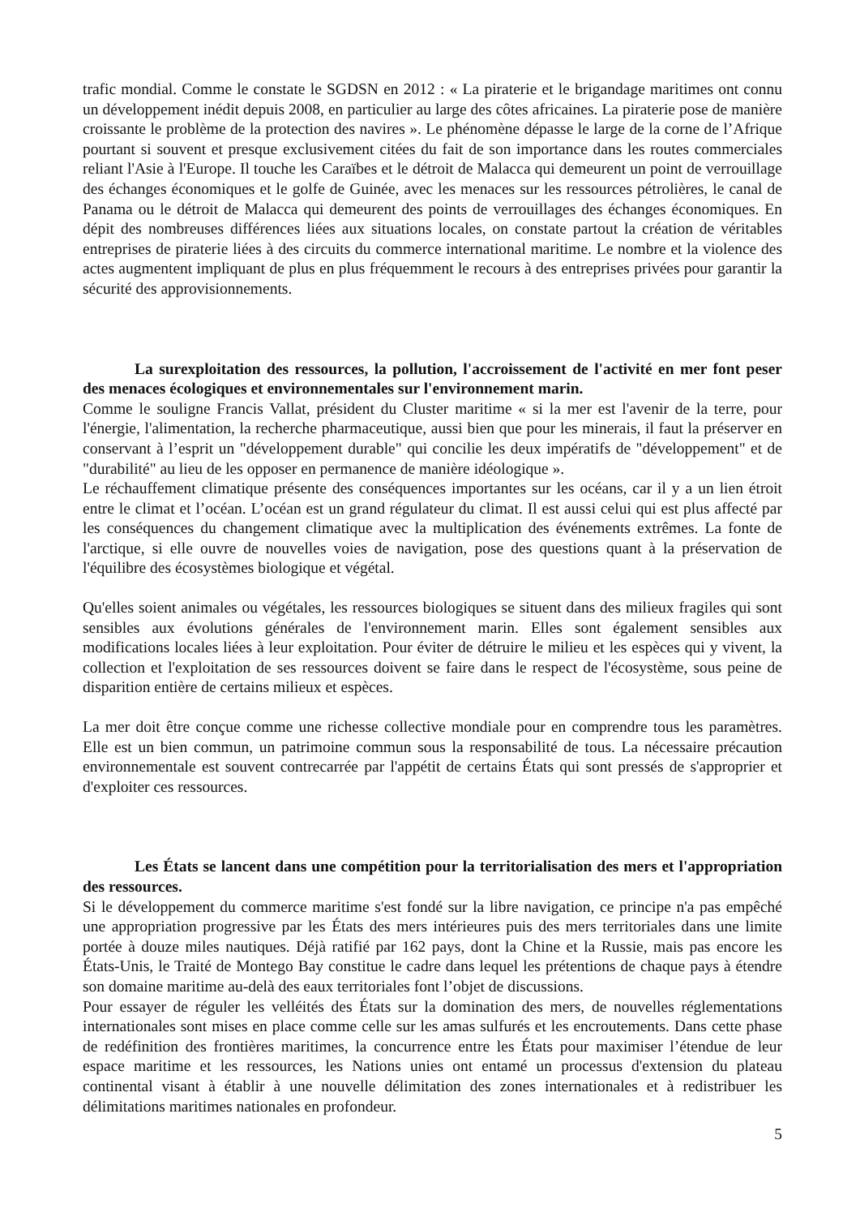trafic mondial. Comme le constate le SGDSN en 2012 : « La piraterie et le brigandage maritimes ont connu un développement inédit depuis 2008, en particulier au large des côtes africaines. La piraterie pose de manière croissante le problème de la protection des navires ». Le phénomène dépasse le large de la corne de l’Afrique pourtant si souvent et presque exclusivement citées du fait de son importance dans les routes commerciales reliant l'Asie à l'Europe. Il touche les Caraïbes et le détroit de Malacca qui demeurent un point de verrouillage des échanges économiques et le golfe de Guinée, avec les menaces sur les ressources pétrolières, le canal de Panama ou le détroit de Malacca qui demeurent des points de verrouillages des échanges économiques. En dépit des nombreuses différences liées aux situations locales, on constate partout la création de véritables entreprises de piraterie liées à des circuits du commerce international maritime. Le nombre et la violence des actes augmentent impliquant de plus en plus fréquemment le recours à des entreprises privées pour garantir la sécurité des approvisionnements.
La surexploitation des ressources, la pollution, l'accroissement de l'activité en mer font peser des menaces écologiques et environnementales sur l'environnement marin.
Comme le souligne Francis Vallat, président du Cluster maritime « si la mer est l'avenir de la terre, pour l'énergie, l'alimentation, la recherche pharmaceutique, aussi bien que pour les minerais, il faut la préserver en conservant à l’esprit un "développement durable" qui concilie les deux impératifs de "développement" et de "durabilité" au lieu de les opposer en permanence de manière idéologique ».
Le réchauffement climatique présente des conséquences importantes sur les océans, car il y a un lien étroit entre le climat et l’océan. L’océan est un grand régulateur du climat. Il est aussi celui qui est plus affecté par les conséquences du changement climatique avec la multiplication des événements extrêmes. La fonte de l'arctique, si elle ouvre de nouvelles voies de navigation, pose des questions quant à la préservation de l'équilibre des écosystèmes biologique et végétal.
Qu'elles soient animales ou végétales, les ressources biologiques se situent dans des milieux fragiles qui sont sensibles aux évolutions générales de l'environnement marin. Elles sont également sensibles aux modifications locales liées à leur exploitation. Pour éviter de détruire le milieu et les espèces qui y vivent, la collection et l'exploitation de ses ressources doivent se faire dans le respect de l'écosystème, sous peine de disparition entière de certains milieux et espèces.
La mer doit être conçue comme une richesse collective mondiale pour en comprendre tous les paramètres. Elle est un bien commun, un patrimoine commun sous la responsabilité de tous. La nécessaire précaution environnementale est souvent contrecarrée par l'appétit de certains États qui sont pressés de s'approprier et d'exploiter ces ressources.
Les États se lancent dans une compétition pour la territorialisation des mers et l'appropriation des ressources.
Si le développement du commerce maritime s'est fondé sur la libre navigation, ce principe n'a pas empêché une appropriation progressive par les États des mers intérieures puis des mers territoriales dans une limite portée à douze miles nautiques. Déjà ratifié par 162 pays, dont la Chine et la Russie, mais pas encore les États-Unis, le Traité de Montego Bay constitue le cadre dans lequel les prétentions de chaque pays à étendre son domaine maritime au-delà des eaux territoriales font l’objet de discussions.
Pour essayer de réguler les velléités des États sur la domination des mers, de nouvelles réglementations internationales sont mises en place comme celle sur les amas sulfurés et les encroutements. Dans cette phase de redéfinition des frontières maritimes, la concurrence entre les États pour maximiser l’étendue de leur espace maritime et les ressources, les Nations unies ont entamé un processus d'extension du plateau continental visant à établir à une nouvelle délimitation des zones internationales et à redistribuer les délimitations maritimes nationales en profondeur.
5